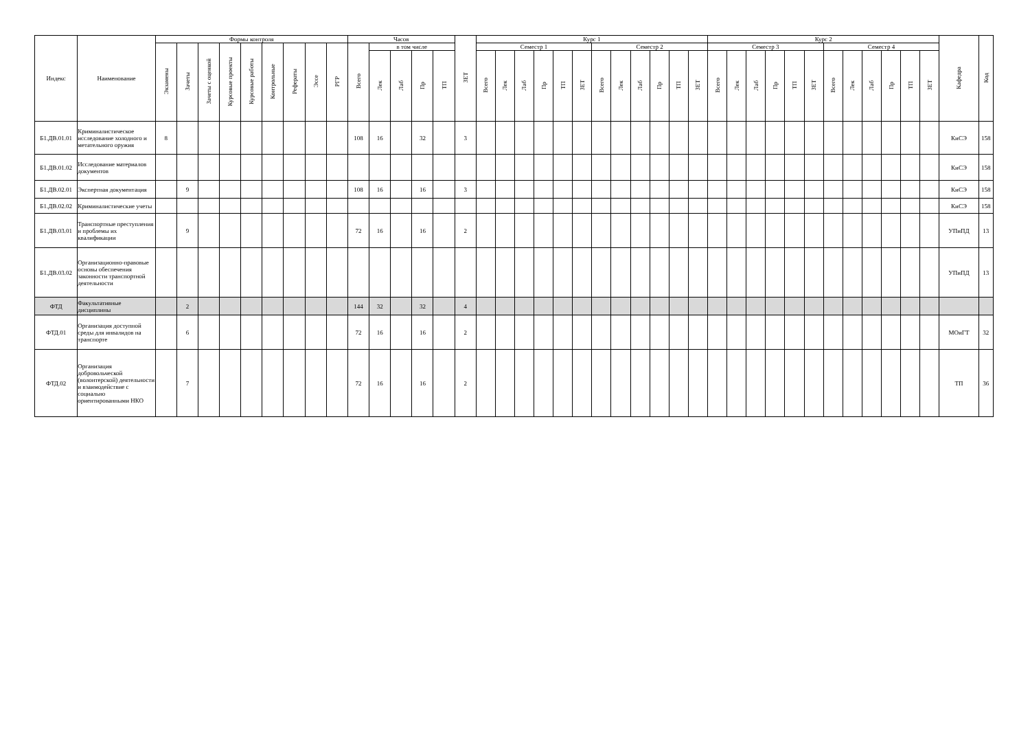| Индекс | Наименование | Формы контроля | | | | | | | | | Часов | | | | | ЗЕТ | Курс 1 | | | | | | | | | | | | Курс 2 | | | | | | | | | | | | Кафедра | Код |
| --- | --- | --- | --- | --- | --- | --- | --- | --- | --- | --- | --- | --- | --- | --- | --- | --- | --- | --- | --- | --- | --- | --- | --- | --- | --- | --- | --- | --- | --- | --- | --- | --- | --- | --- | --- | --- | --- | --- | --- | --- | --- | --- |
| | | Экзамены | Зачеты | Зачеты с оценкой | Курсовые проекты | Курсовые работы | Контрольные | Рефераты | Эссе | РГР | Всего | в том числе | | | | | Семестр 1 | | | | | | Семестр 2 | | | | | | Семестр 3 | | | | | | Семестр 4 | | | | | | | |
| | | | | | | | | | | | | Лек | Лаб | Пр | ТП | | Всего | Лек | Лаб | Пр | ТП | ЗЕТ | Всего | Лек | Лаб | Пр | ТП | ЗЕТ | Всего | Лек | Лаб | Пр | ТП | ЗЕТ | Всего | Лек | Лаб | Пр | ТП | ЗЕТ | | |
| Б1.ДВ.01.01 | Криминалистическое исследование холодного и метательного оружия | 8 | | | | | | | | | 108 | 16 | | 32 | | 3 | | | | | | | | | | | | | | | | | | | | | | | | | КиСЭ | 158 |
| Б1.ДВ.01.02 | Исследование материалов документов | | | | | | | | | | | | | | | | | | | | | | | | | | | | | | | | | | | | | | | | КиСЭ | 158 |
| Б1.ДВ.02.01 | Экспертная документация | | 9 | | | | | | | | 108 | 16 | | 16 | | 3 | | | | | | | | | | | | | | | | | | | | | | | | | КиСЭ | 158 |
| Б1.ДВ.02.02 | Криминалистические учеты | | | | | | | | | | | | | | | | | | | | | | | | | | | | | | | | | | | | | | | | КиСЭ | 158 |
| Б1.ДВ.03.01 | Транспортные преступления и проблемы их квалификации | | 9 | | | | | | | | 72 | 16 | | 16 | | 2 | | | | | | | | | | | | | | | | | | | | | | | | | УПиПД | 13 |
| Б1.ДВ.03.02 | Организационно-правовые основы обеспечения законности транспортной деятельности | | | | | | | | | | | | | | | | | | | | | | | | | | | | | | | | | | | | | | | | УПиПД | 13 |
| ФТД | Факультативные дисциплины | | 2 | | | | | | | | 144 | 32 | | 32 | | 4 | | | | | | | | | | | | | | | | | | | | | | | | | | |
| ФТД.01 | Организация доступной среды для инвалидов на транспорте | | 6 | | | | | | | | 72 | 16 | | 16 | | 2 | | | | | | | | | | | | | | | | | | | | | | | | | МОиГТ | 32 |
| ФТД.02 | Организация добровольческой (волонтерской) деятельности и взаимодействие с социально ориентированными НКО | | 7 | | | | | | | | 72 | 16 | | 16 | | 2 | | | | | | | | | | | | | | | | | | | | | | | | | ТП | 36 |